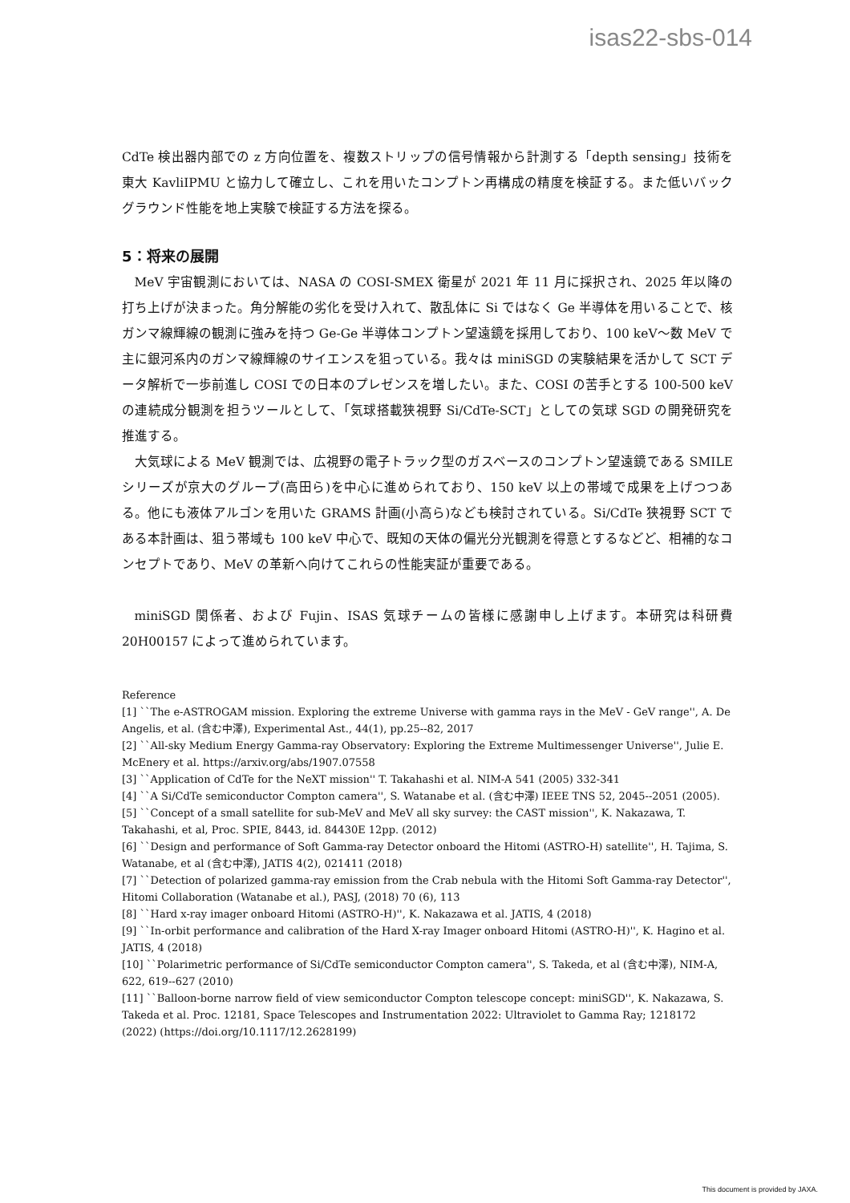isas22-sbs-014
CdTe 検出器内部での z 方向位置を、複数ストリップの信号情報から計測する「depth sensing」技術を東大 KavliIPMU と協力して確立し、これを用いたコンプトン再構成の精度を検証する。また低いバックグラウンド性能を地上実験で検証する方法を探る。
5：将来の展開
MeV 宇宙観測においては、NASA の COSI-SMEX 衛星が 2021 年 11 月に採択され、2025 年以降の打ち上げが決まった。角分解能の劣化を受け入れて、散乱体に Si ではなく Ge 半導体を用いることで、核ガンマ線輝線の観測に強みを持つ Ge-Ge 半導体コンプトン望遠鏡を採用しており、100 keV〜数 MeV で主に銀河系内のガンマ線輝線のサイエンスを狙っている。我々は miniSGD の実験結果を活かして SCT データ解析で一歩前進し COSI での日本のプレゼンスを増したい。また、COSI の苦手とする 100-500 keV の連続成分観測を担うツールとして、「気球搭載狭視野 Si/CdTe-SCT」としての気球 SGD の開発研究を推進する。
大気球による MeV 観測では、広視野の電子トラック型のガスベースのコンプトン望遠鏡である SMILE シリーズが京大のグループ(高田ら)を中心に進められており、150 keV 以上の帯域で成果を上げつつある。他にも液体アルゴンを用いた GRAMS 計画(小高ら)なども検討されている。Si/CdTe 狭視野 SCT である本計画は、狙う帯域も 100 keV 中心で、既知の天体の偏光分光観測を得意とするなどど、相補的なコンセプトであり、MeV の革新へ向けてこれらの性能実証が重要である。
miniSGD 関係者、および Fujin、ISAS 気球チームの皆様に感謝申し上げます。本研究は科研費 20H00157 によって進められています。
Reference
[1] ``The e-ASTROGAM mission. Exploring the extreme Universe with gamma rays in the MeV - GeV range'', A. De Angelis, et al. (含む中澤), Experimental Ast., 44(1), pp.25--82, 2017
[2] ``All-sky Medium Energy Gamma-ray Observatory: Exploring the Extreme Multimessenger Universe'', Julie E. McEnery et al. https://arxiv.org/abs/1907.07558
[3] ``Application of CdTe for the NeXT mission'' T. Takahashi et al. NIM-A 541 (2005) 332-341
[4] ``A Si/CdTe semiconductor Compton camera'', S. Watanabe et al. (含む中澤) IEEE TNS 52, 2045--2051 (2005).
[5] ``Concept of a small satellite for sub-MeV and MeV all sky survey: the CAST mission'', K. Nakazawa, T. Takahashi, et al, Proc. SPIE, 8443, id. 84430E 12pp. (2012)
[6] ``Design and performance of Soft Gamma-ray Detector onboard the Hitomi (ASTRO-H) satellite'', H. Tajima, S. Watanabe, et al (含む中澤), JATIS 4(2), 021411 (2018)
[7] ``Detection of polarized gamma-ray emission from the Crab nebula with the Hitomi Soft Gamma-ray Detector'', Hitomi Collaboration (Watanabe et al.), PASJ, (2018) 70 (6), 113
[8] ``Hard x-ray imager onboard Hitomi (ASTRO-H)'', K. Nakazawa et al. JATIS, 4 (2018)
[9] ``In-orbit performance and calibration of the Hard X-ray Imager onboard Hitomi (ASTRO-H)'', K. Hagino et al. JATIS, 4 (2018)
[10] ``Polarimetric performance of Si/CdTe semiconductor Compton camera'', S. Takeda, et al (含む中澤), NIM-A, 622, 619--627 (2010)
[11] ``Balloon-borne narrow field of view semiconductor Compton telescope concept: miniSGD'', K. Nakazawa, S. Takeda et al. Proc. 12181, Space Telescopes and Instrumentation 2022: Ultraviolet to Gamma Ray; 1218172 (2022) (https://doi.org/10.1117/12.2628199)
This document is provided by JAXA.